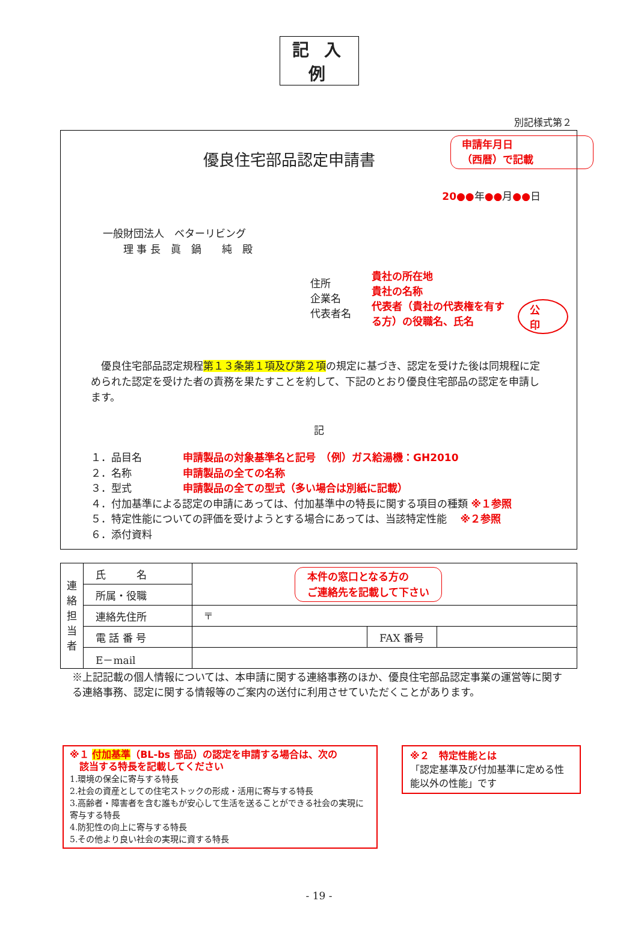記 入 例
別記様式第２
申請年月日
（西暦）で記載
優良住宅部品認定申請書
20●●年●●月●●日
一般財団法人　ベターリビング
　　理 事 長　眞　鍋　　純　殿
住所
企業名
代表者名
貴社の所在地
貴社の名称
代表者（貴社の代表権を有する方）の役職名、氏名
公
印
　優良住宅部品認定規程第１３条第１項及び第２項の規定に基づき、認定を受けた後は同規程に定められた認定を受けた者の責務を果たすことを約して、下記のとおり優良住宅部品の認定を申請します。
記
１．品目名　　　　申請製品の対象基準名と記号　（例）ガス給湯機：GH2010
２．名称　　　　　申請製品の全ての名称
３．型式　　　　　申請製品の全ての型式（多い場合は別紙に記載）
４．付加基準による認定の申請にあっては、付加基準中の特長に関する項目の種類 ※１参照
５．特定性能についての評価を受けようとする場合にあっては、当該特定性能　 ※２参照
６．添付資料
| 連 絡 担 当 者 | 氏 名 | 本件の窓口となる方の ご連絡先を記載して下さい | | |
| | 所属・役職 | | | |
| | 連絡先住所 | 〒 | | |
| | 電 話 番 号 | | FAX 番号 | |
| | E－mail | | | |
※上記記載の個人情報については、本申請に関する連絡事務のほか、優良住宅部品認定事業の運営等に関する連絡事務、認定に関する情報等のご案内の送付に利用させていただくことがあります。
※１ 付加基準（BL-bs 部品）の認定を申請する場合は、次の
　該当する特長を記載してください
1.環境の保全に寄与する特長
2.社会の資産としての住宅ストックの形成・活用に寄与する特長
3.高齢者・障害者を含む誰もが安心して生活を送ることができる社会の実現に寄与する特長
4.防犯性の向上に寄与する特長
5.その他より良い社会の実現に資する特長
※２　特定性能とは
「認定基準及び付加基準に定める性能以外の性能」です
- 19 -